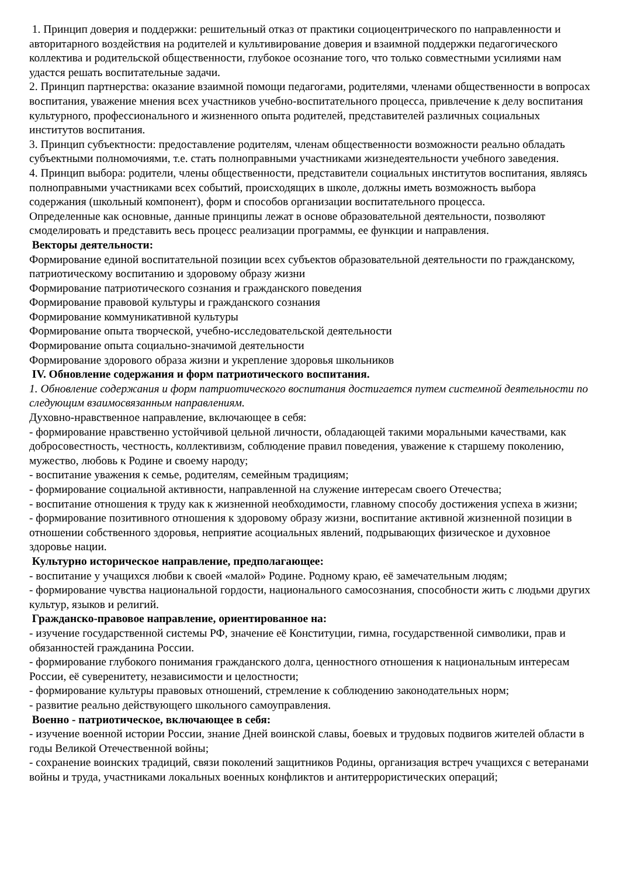1. Принцип доверия и поддержки: решительный отказ от практики социоцентрического по направленности и авторитарного воздействия на родителей и культивирование доверия и взаимной поддержки педагогического коллектива и родительской общественности, глубокое осознание того, что только совместными усилиями нам удастся решать воспитательные задачи.
2. Принцип партнерства: оказание взаимной помощи педагогами, родителями, членами общественности в вопросах воспитания, уважение мнения всех участников учебно-воспитательного процесса, привлечение к делу воспитания культурного, профессионального и жизненного опыта родителей, представителей различных социальных институтов воспитания.
3. Принцип субъектности: предоставление родителям, членам общественности возможности реально обладать субъектными полномочиями, т.е. стать полноправными участниками жизнедеятельности учебного заведения.
4. Принцип выбора: родители, члены общественности, представители социальных институтов воспитания, являясь полноправными участниками всех событий, происходящих в школе, должны иметь возможность выбора содержания (школьный компонент), форм и способов организации воспитательного процесса.
Определенные как основные, данные принципы лежат в основе образовательной деятельности, позволяют смоделировать и представить весь процесс реализации программы, ее функции и направления.
Векторы деятельности:
Формирование единой воспитательной позиции всех субъектов образовательной деятельности по гражданскому, патриотическому воспитанию и здоровому образу жизни
Формирование патриотического сознания и гражданского поведения
Формирование правовой культуры и гражданского сознания
Формирование коммуникативной культуры
Формирование опыта творческой, учебно-исследовательской деятельности
Формирование опыта социально-значимой деятельности
Формирование здорового образа жизни и укрепление здоровья школьников
IV. Обновление содержания и форм патриотического воспитания.
1. Обновление содержания и форм патриотического воспитания достигается путем системной деятельности по следующим взаимосвязанным направлениям.
Духовно-нравственное направление, включающее в себя:
- формирование нравственно устойчивой цельной личности, обладающей такими моральными качествами, как добросовестность, честность, коллективизм, соблюдение правил поведения, уважение к старшему поколению, мужество, любовь к Родине и своему народу;
- воспитание уважения к семье, родителям, семейным традициям;
- формирование социальной активности, направленной на служение интересам своего Отечества;
- воспитание отношения к труду как к жизненной необходимости, главному способу достижения успеха в жизни;
- формирование позитивного отношения к здоровому образу жизни, воспитание активной жизненной позиции в отношении собственного здоровья, неприятие асоциальных явлений, подрывающих физическое и духовное здоровье нации.
Культурно историческое направление, предполагающее:
- воспитание у учащихся любви к своей «малой» Родине. Родному краю, её замечательным людям;
- формирование чувства национальной гордости, национального самосознания, способности жить с людьми других культур, языков и религий.
Гражданско-правовое направление, ориентированное на:
- изучение государственной системы РФ, значение её Конституции, гимна, государственной символики, прав и обязанностей гражданина России.
- формирование глубокого понимания гражданского долга, ценностного отношения к национальным интересам России, её суверенитету, независимости и целостности;
- формирование культуры правовых отношений, стремление к соблюдению законодательных норм;
- развитие реально действующего школьного самоуправления.
Военно - патриотическое, включающее в себя:
- изучение военной истории России, знание Дней воинской славы, боевых и трудовых подвигов жителей области в годы Великой Отечественной войны;
- сохранение воинских традиций, связи поколений защитников Родины, организация встреч учащихся с ветеранами войны и труда, участниками локальных военных конфликтов и антитеррористических операций;